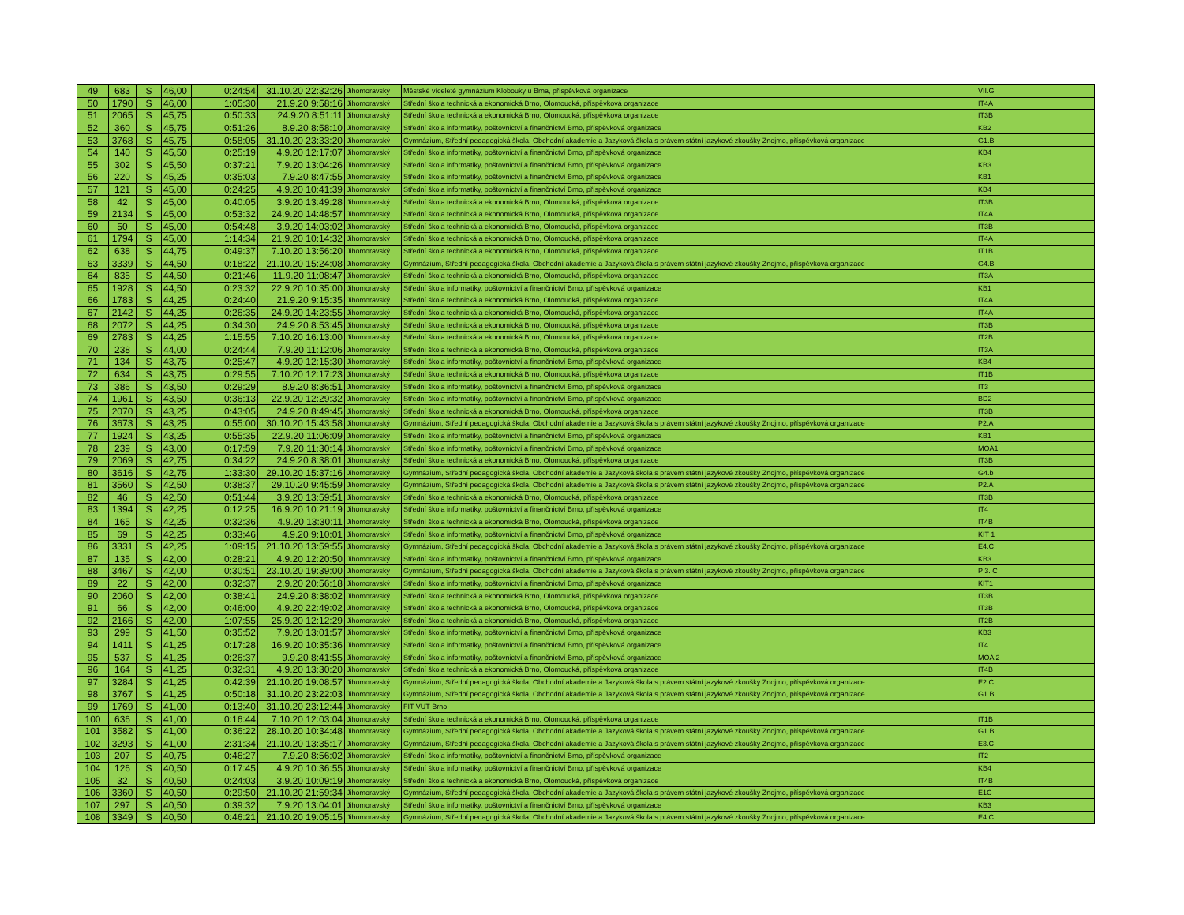| 49 | 683 | S | 46,00 | 0:24:54 | 31.10.20 22:32:26 | Jihomoravský | Městské víceleté gymnázium Klobouky u Brna, příspěvková organizace | VII.G |
| 50 | 1790 | S | 46,00 | 1:05:30 | 21.9.20 9:58:16 | Jihomoravský | Střední škola technická a ekonomická Brno, Olomoucká, příspěvková organizace | IT4A |
| 51 | 2065 | S | 45,75 | 0:50:33 | 24.9.20 8:51:11 | Jihomoravský | Střední škola technická a ekonomická Brno, Olomoucká, příspěvková organizace | IT3B |
| 52 | 360 | S | 45,75 | 0:51:26 | 8.9.20 8:58:10 | Jihomoravský | Střední škola informatiky, poštovnictví a finančnictví Brno, příspěvková organizace | KB2 |
| 53 | 3768 | S | 45,75 | 0:58:05 | 31.10.20 23:33:20 | Jihomoravský | Gymnázium, Střední pedagogická škola, Obchodní akademie a Jazyková škola s právem státní jazykové zkoušky Znojmo, příspěvková organizace | G1.B |
| 54 | 140 | S | 45,50 | 0:25:19 | 4.9.20 12:17:07 | Jihomoravský | Střední škola informatiky, poštovnictví a finančnictví Brno, příspěvková organizace | KB4 |
| 55 | 302 | S | 45,50 | 0:37:21 | 7.9.20 13:04:26 | Jihomoravský | Střední škola informatiky, poštovnictví a finančnictví Brno, příspěvková organizace | KB3 |
| 56 | 220 | S | 45,25 | 0:35:03 | 7.9.20 8:47:55 | Jihomoravský | Střední škola informatiky, poštovnictví a finančnictví Brno, příspěvková organizace | KB1 |
| 57 | 121 | S | 45,00 | 0:24:25 | 4.9.20 10:41:39 | Jihomoravský | Střední škola informatiky, poštovnictví a finančnictví Brno, příspěvková organizace | KB4 |
| 58 | 42 | S | 45,00 | 0:40:05 | 3.9.20 13:49:28 | Jihomoravský | Střední škola technická a ekonomická Brno, Olomoucká, příspěvková organizace | IT3B |
| 59 | 2134 | S | 45,00 | 0:53:32 | 24.9.20 14:48:57 | Jihomoravský | Střední škola technická a ekonomická Brno, Olomoucká, příspěvková organizace | IT4A |
| 60 | 50 | S | 45,00 | 0:54:48 | 3.9.20 14:03:02 | Jihomoravský | Střední škola technická a ekonomická Brno, Olomoucká, příspěvková organizace | IT3B |
| 61 | 1794 | S | 45,00 | 1:14:34 | 21.9.20 10:14:32 | Jihomoravský | Střední škola technická a ekonomická Brno, Olomoucká, příspěvková organizace | IT4A |
| 62 | 638 | S | 44,75 | 0:49:37 | 7.10.20 13:56:20 | Jihomoravský | Střední škola technická a ekonomická Brno, Olomoucká, příspěvková organizace | IT1B |
| 63 | 3339 | S | 44,50 | 0:18:22 | 21.10.20 15:24:08 | Jihomoravský | Gymnázium, Střední pedagogická škola, Obchodní akademie a Jazyková škola s právem státní jazykové zkoušky Znojmo, příspěvková organizace | G4.B |
| 64 | 835 | S | 44,50 | 0:21:46 | 11.9.20 11:08:47 | Jihomoravský | Střední škola technická a ekonomická Brno, Olomoucká, příspěvková organizace | IT3A |
| 65 | 1928 | S | 44,50 | 0:23:32 | 22.9.20 10:35:00 | Jihomoravský | Střední škola informatiky, poštovnictví a finančnictví Brno, příspěvková organizace | KB1 |
| 66 | 1783 | S | 44,25 | 0:24:40 | 21.9.20 9:15:35 | Jihomoravský | Střední škola technická a ekonomická Brno, Olomoucká, příspěvková organizace | IT4A |
| 67 | 2142 | S | 44,25 | 0:26:35 | 24.9.20 14:23:55 | Jihomoravský | Střední škola technická a ekonomická Brno, Olomoucká, příspěvková organizace | IT4A |
| 68 | 2072 | S | 44,25 | 0:34:30 | 24.9.20 8:53:45 | Jihomoravský | Střední škola technická a ekonomická Brno, Olomoucká, příspěvková organizace | IT3B |
| 69 | 2783 | S | 44,25 | 1:15:55 | 7.10.20 16:13:00 | Jihomoravský | Střední škola technická a ekonomická Brno, Olomoucká, příspěvková organizace | IT2B |
| 70 | 238 | S | 44,00 | 0:24:44 | 7.9.20 11:12:06 | Jihomoravský | Střední škola technická a ekonomická Brno, Olomoucká, příspěvková organizace | IT3A |
| 71 | 134 | S | 43,75 | 0:25:47 | 4.9.20 12:15:30 | Jihomoravský | Střední škola informatiky, poštovnictví a finančnictví Brno, příspěvková organizace | KB4 |
| 72 | 634 | S | 43,75 | 0:29:55 | 7.10.20 12:17:23 | Jihomoravský | Střední škola technická a ekonomická Brno, Olomoucká, příspěvková organizace | IT1B |
| 73 | 386 | S | 43,50 | 0:29:29 | 8.9.20 8:36:51 | Jihomoravský | Střední škola informatiky, poštovnictví a finančnictví Brno, příspěvková organizace | IT3 |
| 74 | 1961 | S | 43,50 | 0:36:13 | 22.9.20 12:29:32 | Jihomoravský | Střední škola informatiky, poštovnictví a finančnictví Brno, příspěvková organizace | BD2 |
| 75 | 2070 | S | 43,25 | 0:43:05 | 24.9.20 8:49:45 | Jihomoravský | Střední škola technická a ekonomická Brno, Olomoucká, příspěvková organizace | IT3B |
| 76 | 3673 | S | 43,25 | 0:55:00 | 30.10.20 15:43:58 | Jihomoravský | Gymnázium, Střední pedagogická škola, Obchodní akademie a Jazyková škola s právem státní jazykové zkoušky Znojmo, příspěvková organizace | P2.A |
| 77 | 1924 | S | 43,25 | 0:55:35 | 22.9.20 11:06:09 | Jihomoravský | Střední škola informatiky, poštovnictví a finančnictví Brno, příspěvková organizace | KB1 |
| 78 | 239 | S | 43,00 | 0:17:59 | 7.9.20 11:30:14 | Jihomoravský | Střední škola informatiky, poštovnictví a finančnictví Brno, příspěvková organizace | MOA1 |
| 79 | 2069 | S | 42,75 | 0:34:22 | 24.9.20 8:38:01 | Jihomoravský | Střední škola technická a ekonomická Brno, Olomoucká, příspěvková organizace | IT3B |
| 80 | 3616 | S | 42,75 | 1:33:30 | 29.10.20 15:37:16 | Jihomoravský | Gymnázium, Střední pedagogická škola, Obchodní akademie a Jazyková škola s právem státní jazykové zkoušky Znojmo, příspěvková organizace | G4.b |
| 81 | 3560 | S | 42,50 | 0:38:37 | 29.10.20 9:45:59 | Jihomoravský | Gymnázium, Střední pedagogická škola, Obchodní akademie a Jazyková škola s právem státní jazykové zkoušky Znojmo, příspěvková organizace | P2.A |
| 82 | 46 | S | 42,50 | 0:51:44 | 3.9.20 13:59:51 | Jihomoravský | Střední škola technická a ekonomická Brno, Olomoucká, příspěvková organizace | IT3B |
| 83 | 1394 | S | 42,25 | 0:12:25 | 16.9.20 10:21:19 | Jihomoravský | Střední škola informatiky, poštovnictví a finančnictví Brno, příspěvková organizace | IT4 |
| 84 | 165 | S | 42,25 | 0:32:36 | 4.9.20 13:30:11 | Jihomoravský | Střední škola technická a ekonomická Brno, Olomoucká, příspěvková organizace | IT4B |
| 85 | 69 | S | 42,25 | 0:33:46 | 4.9.20 9:10:01 | Jihomoravský | Střední škola informatiky, poštovnictví a finančnictví Brno, příspěvková organizace | KIT 1 |
| 86 | 3331 | S | 42,25 | 1:09:15 | 21.10.20 13:59:55 | Jihomoravský | Gymnázium, Střední pedagogická škola, Obchodní akademie a Jazyková škola s právem státní jazykové zkoušky Znojmo, příspěvková organizace | E4.C |
| 87 | 135 | S | 42,00 | 0:28:21 | 4.9.20 12:20:50 | Jihomoravský | Střední škola informatiky, poštovnictví a finančnictví Brno, příspěvková organizace | KB3 |
| 88 | 3467 | S | 42,00 | 0:30:51 | 23.10.20 19:39:00 | Jihomoravský | Gymnázium, Střední pedagogická škola, Obchodní akademie a Jazyková škola s právem státní jazykové zkoušky Znojmo, příspěvková organizace | P 3. C |
| 89 | 22 | S | 42,00 | 0:32:37 | 2.9.20 20:56:18 | Jihomoravský | Střední škola informatiky, poštovnictví a finančnictví Brno, příspěvková organizace | KIT1 |
| 90 | 2060 | S | 42,00 | 0:38:41 | 24.9.20 8:38:02 | Jihomoravský | Střední škola technická a ekonomická Brno, Olomoucká, příspěvková organizace | IT3B |
| 91 | 66 | S | 42,00 | 0:46:00 | 4.9.20 22:49:02 | Jihomoravský | Střední škola technická a ekonomická Brno, Olomoucká, příspěvková organizace | IT3B |
| 92 | 2166 | S | 42,00 | 1:07:55 | 25.9.20 12:12:29 | Jihomoravský | Střední škola technická a ekonomická Brno, Olomoucká, příspěvková organizace | IT2B |
| 93 | 299 | S | 41,50 | 0:35:52 | 7.9.20 13:01:57 | Jihomoravský | Střední škola informatiky, poštovnictví a finančnictví Brno, příspěvková organizace | KB3 |
| 94 | 1411 | S | 41,25 | 0:17:28 | 16.9.20 10:35:36 | Jihomoravský | Střední škola informatiky, poštovnictví a finančnictví Brno, příspěvková organizace | IT4 |
| 95 | 537 | S | 41,25 | 0:26:37 | 9.9.20 8:41:55 | Jihomoravský | Střední škola informatiky, poštovnictví a finančnictví Brno, příspěvková organizace | MOA 2 |
| 96 | 164 | S | 41,25 | 0:32:31 | 4.9.20 13:30:20 | Jihomoravský | Střední škola technická a ekonomická Brno, Olomoucká, příspěvková organizace | IT4B |
| 97 | 3284 | S | 41,25 | 0:42:39 | 21.10.20 19:08:57 | Jihomoravský | Gymnázium, Střední pedagogická škola, Obchodní akademie a Jazyková škola s právem státní jazykové zkoušky Znojmo, příspěvková organizace | E2.C |
| 98 | 3767 | S | 41,25 | 0:50:18 | 31.10.20 23:22:03 | Jihomoravský | Gymnázium, Střední pedagogická škola, Obchodní akademie a Jazyková škola s právem státní jazykové zkoušky Znojmo, příspěvková organizace | G1.B |
| 99 | 1769 | S | 41,00 | 0:13:40 | 31.10.20 23:12:44 | Jihomoravský | FIT VUT Brno | --- |
| 100 | 636 | S | 41,00 | 0:16:44 | 7.10.20 12:03:04 | Jihomoravský | Střední škola technická a ekonomická Brno, Olomoucká, příspěvková organizace | IT1B |
| 101 | 3582 | S | 41,00 | 0:36:22 | 28.10.20 10:34:48 | Jihomoravský | Gymnázium, Střední pedagogická škola, Obchodní akademie a Jazyková škola s právem státní jazykové zkoušky Znojmo, příspěvková organizace | G1.B |
| 102 | 3293 | S | 41,00 | 2:31:34 | 21.10.20 13:35:17 | Jihomoravský | Gymnázium, Střední pedagogická škola, Obchodní akademie a Jazyková škola s právem státní jazykové zkoušky Znojmo, příspěvková organizace | E3.C |
| 103 | 207 | S | 40,75 | 0:46:27 | 7.9.20 8:56:02 | Jihomoravský | Střední škola informatiky, poštovnictví a finančnictví Brno, příspěvková organizace | IT2 |
| 104 | 126 | S | 40,50 | 0:17:45 | 4.9.20 10:36:55 | Jihomoravský | Střední škola informatiky, poštovnictví a finančnictví Brno, příspěvková organizace | KB4 |
| 105 | 32 | S | 40,50 | 0:24:03 | 3.9.20 10:09:19 | Jihomoravský | Střední škola technická a ekonomická Brno, Olomoucká, příspěvková organizace | IT4B |
| 106 | 3360 | S | 40,50 | 0:29:50 | 21.10.20 21:59:34 | Jihomoravský | Gymnázium, Střední pedagogická škola, Obchodní akademie a Jazyková škola s právem státní jazykové zkoušky Znojmo, příspěvková organizace | E1C |
| 107 | 297 | S | 40,50 | 0:39:32 | 7.9.20 13:04:01 | Jihomoravský | Střední škola informatiky, poštovnictví a finančnictví Brno, příspěvková organizace | KB3 |
| 108 | 3349 | S | 40,50 | 0:46:21 | 21.10.20 19:05:15 | Jihomoravský | Gymnázium, Střední pedagogická škola, Obchodní akademie a Jazyková škola s právem státní jazykové zkoušky Znojmo, příspěvková organizace | E4.C |